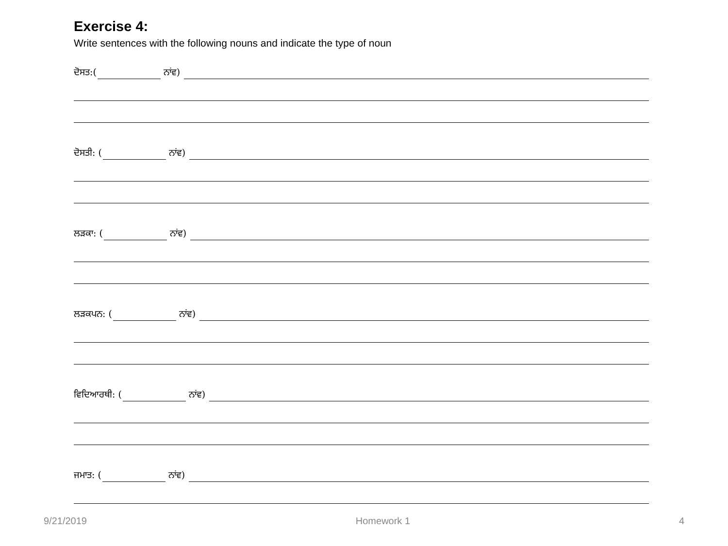Exercise 4:
Write sentences with the following nouns and indicate the type of noun
ਦੋਸਤ:( ਨਾਂਵ)
ਦੋਸਤੀ: ( ਨਾਂਵ)
ਲੜਕਾ: ( ਨਾਂਵ)
ਲੜਕਪਨ: ( ਨਾਂਵ)
ਵਿਦਿਆਰਥੀ: ( ਨਾਂਵ)
ਜਮਾਤ: ( ਨਾਂਵ)
9/21/2019 Homework 1 4